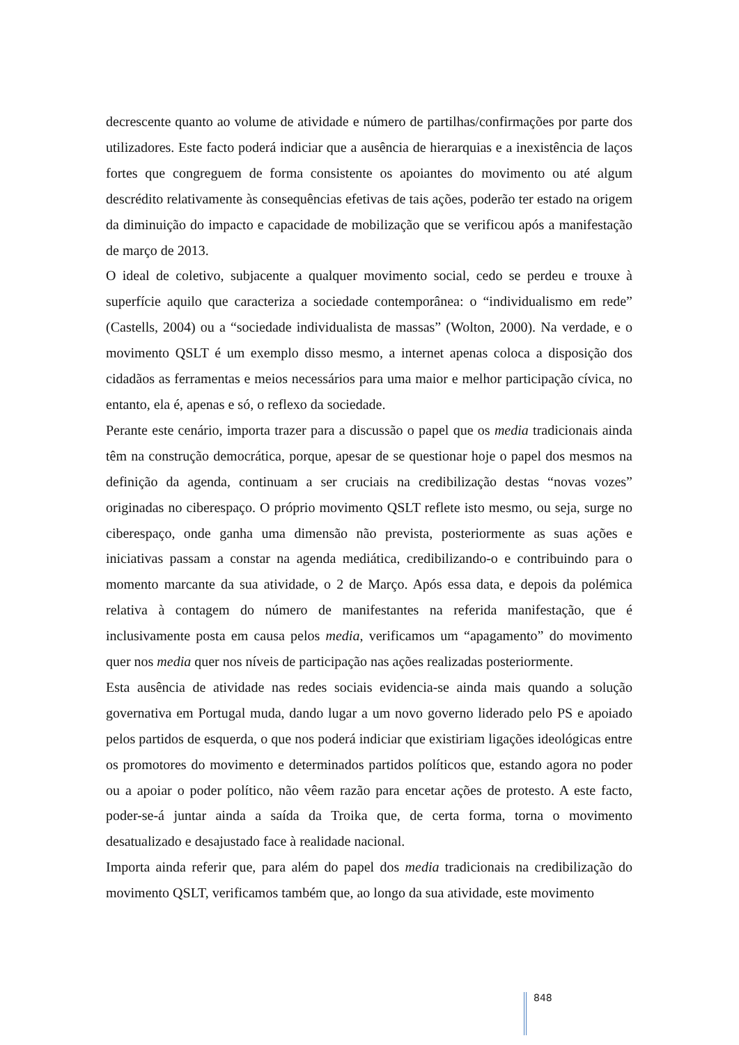decrescente quanto ao volume de atividade e número de partilhas/confirmações por parte dos utilizadores. Este facto poderá indiciar que a ausência de hierarquias e a inexistência de laços fortes que congreguem de forma consistente os apoiantes do movimento ou até algum descrédito relativamente às consequências efetivas de tais ações, poderão ter estado na origem da diminuição do impacto e capacidade de mobilização que se verificou após a manifestação de março de 2013.
O ideal de coletivo, subjacente a qualquer movimento social, cedo se perdeu e trouxe à superfície aquilo que caracteriza a sociedade contemporânea: o “individualismo em rede” (Castells, 2004) ou a “sociedade individualista de massas” (Wolton, 2000). Na verdade, e o movimento QSLT é um exemplo disso mesmo, a internet apenas coloca a disposição dos cidadãos as ferramentas e meios necessários para uma maior e melhor participação cívica, no entanto, ela é, apenas e só, o reflexo da sociedade.
Perante este cenário, importa trazer para a discussão o papel que os media tradicionais ainda têm na construção democrática, porque, apesar de se questionar hoje o papel dos mesmos na definição da agenda, continuam a ser cruciais na credibilização destas “novas vozes” originadas no ciberespaço. O próprio movimento QSLT reflete isto mesmo, ou seja, surge no ciberespaço, onde ganha uma dimensão não prevista, posteriormente as suas ações e iniciativas passam a constar na agenda mediática, credibilizando-o e contribuindo para o momento marcante da sua atividade, o 2 de Março. Após essa data, e depois da polémica relativa à contagem do número de manifestantes na referida manifestação, que é inclusivamente posta em causa pelos media, verificamos um “apagamento” do movimento quer nos media quer nos níveis de participação nas ações realizadas posteriormente.
Esta ausência de atividade nas redes sociais evidencia-se ainda mais quando a solução governativa em Portugal muda, dando lugar a um novo governo liderado pelo PS e apoiado pelos partidos de esquerda, o que nos poderá indiciar que existiriam ligações ideológicas entre os promotores do movimento e determinados partidos políticos que, estando agora no poder ou a apoiar o poder político, não vêem razão para encetar ações de protesto. A este facto, poder-se-á juntar ainda a saída da Troika que, de certa forma, torna o movimento desatualizado e desajustado face à realidade nacional.
Importa ainda referir que, para além do papel dos media tradicionais na credibilização do movimento QSLT, verificamos também que, ao longo da sua atividade, este movimento
848